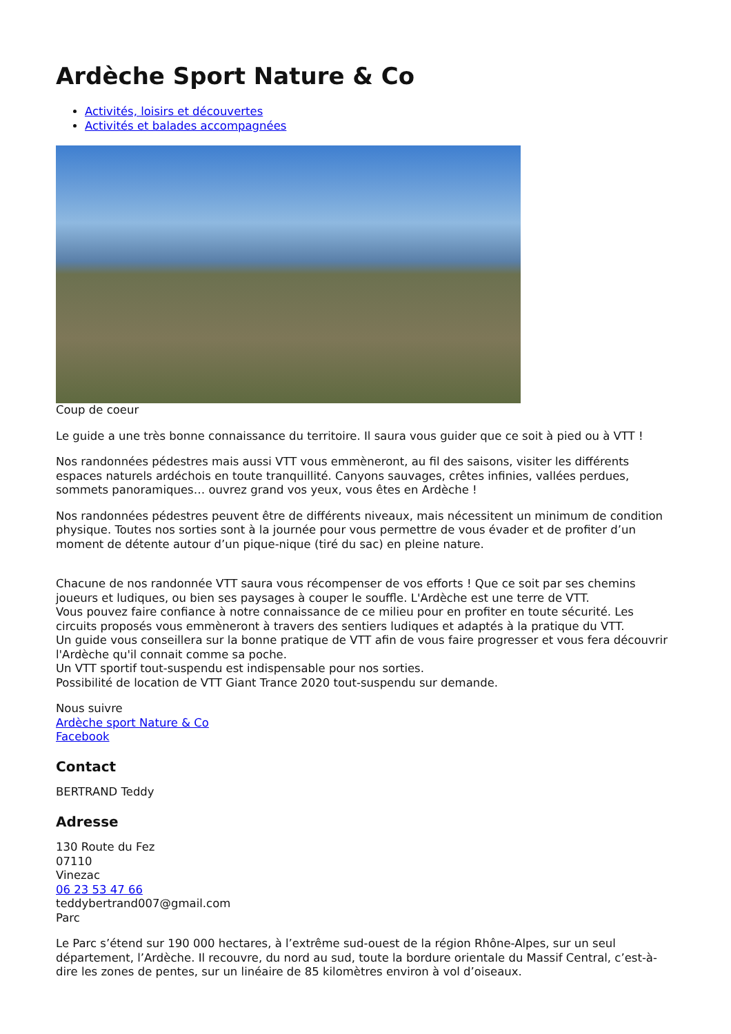Ardèche Sport Nature & Co
Activités, loisirs et découvertes
Activités et balades accompagnées
Coup de coeur
Le guide a une très bonne connaissance du territoire. Il saura vous guider que ce soit à pied ou à VTT !
Nos randonnées pédestres mais aussi VTT vous emmèneront, au fil des saisons, visiter les différents espaces naturels ardéchois en toute tranquillité. Canyons sauvages, crêtes infinies, vallées perdues, sommets panoramiques… ouvrez grand vos yeux, vous êtes en Ardèche !
Nos randonnées pédestres peuvent être de différents niveaux, mais nécessitent un minimum de condition physique. Toutes nos sorties sont à la journée pour vous permettre de vous évader et de profiter d’un moment de détente autour d’un pique-nique (tiré du sac) en pleine nature.
Chacune de nos randonnée VTT saura vous récompenser de vos efforts ! Que ce soit par ses chemins joueurs et ludiques, ou bien ses paysages à couper le souffle. L'Ardèche est une terre de VTT.
Vous pouvez faire confiance à notre connaissance de ce milieu pour en profiter en toute sécurité. Les circuits proposés vous emmèneront à travers des sentiers ludiques et adaptés à la pratique du VTT.
Un guide vous conseillera sur la bonne pratique de VTT afin de vous faire progresser et vous fera découvrir l'Ardèche qu'il connait comme sa poche.
Un VTT sportif tout-suspendu est indispensable pour nos sorties.
Possibilité de location de VTT Giant Trance 2020 tout-suspendu sur demande.
Nous suivre
Ardèche sport Nature & Co
Facebook
Contact
BERTRAND Teddy
Adresse
130 Route du Fez
07110
Vinezac
06 23 53 47 66
teddybertrand007@gmail.com
Parc
Le Parc s’étend sur 190 000 hectares, à l’extrême sud-ouest de la région Rhône-Alpes, sur un seul département, l’Ardèche. Il recouvre, du nord au sud, toute la bordure orientale du Massif Central, c’est-à-dire les zones de pentes, sur un linéaire de 85 kilomètres environ à vol d’oiseaux.